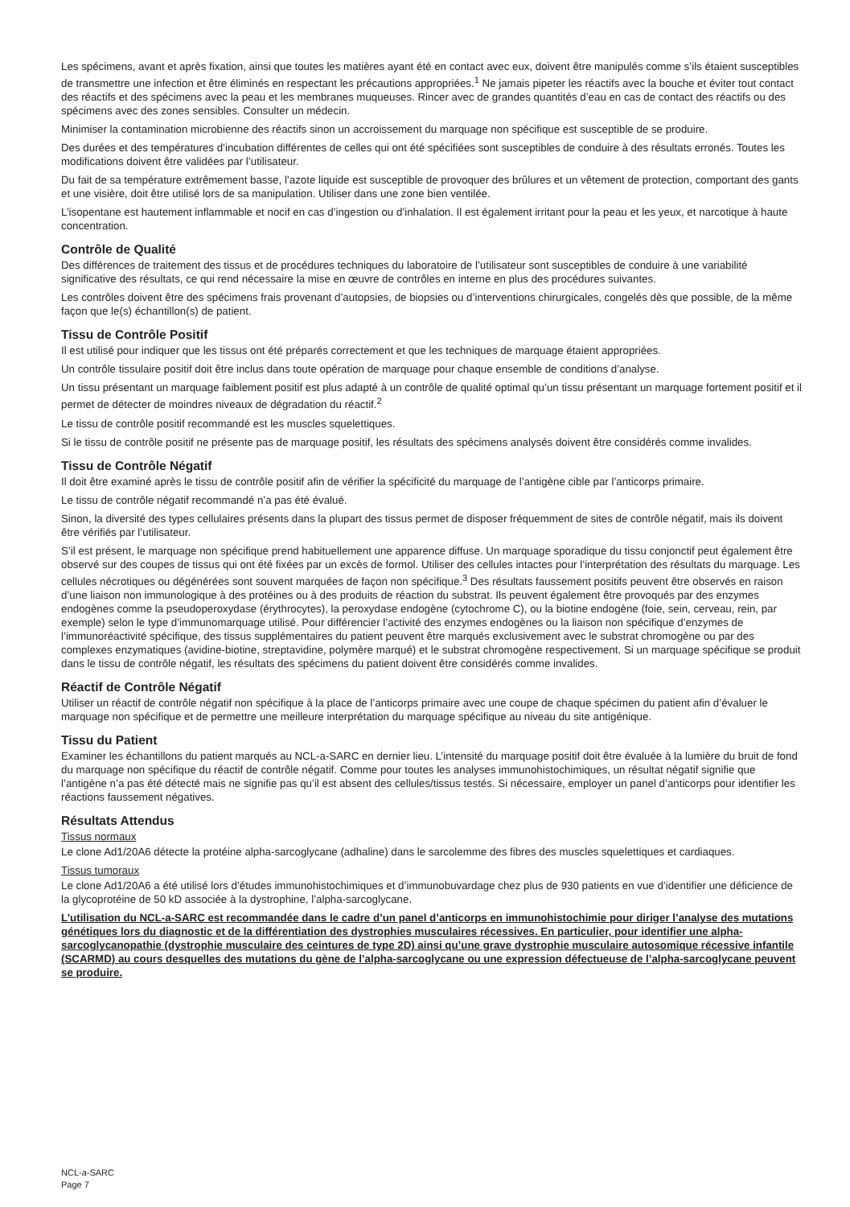Les spécimens, avant et après fixation, ainsi que toutes les matières ayant été en contact avec eux, doivent être manipulés comme s’ils étaient susceptibles de transmettre une infection et être éliminés en respectant les précautions appropriées.<sup>1</sup> Ne jamais pipeter les réactifs avec la bouche et éviter tout contact des réactifs et des spécimens avec la peau et les membranes muqueuses. Rincer avec de grandes quantités d’eau en cas de contact des réactifs ou des spécimens avec des zones sensibles. Consulter un médecin.
Minimiser la contamination microbienne des réactifs sinon un accroissement du marquage non spécifique est susceptible de se produire.
Des durées et des températures d’incubation différentes de celles qui ont été spécifiées sont susceptibles de conduire à des résultats erronés. Toutes les modifications doivent être validées par l’utilisateur.
Du fait de sa température extrêmement basse, l’azote liquide est susceptible de provoquer des brûlures et un vêtement de protection, comportant des gants et une visière, doit être utilisé lors de sa manipulation. Utiliser dans une zone bien ventilée.
L’isopentane est hautement inflammable et nocif en cas d’ingestion ou d’inhalation. Il est également irritant pour la peau et les yeux, et narcotique à haute concentration.
Contrôle de Qualité
Des différences de traitement des tissus et de procédures techniques du laboratoire de l’utilisateur sont susceptibles de conduire à une variabilité significative des résultats, ce qui rend nécessaire la mise en œuvre de contrôles en interne en plus des procédures suivantes.
Les contrôles doivent être des spécimens frais provenant d’autopsies, de biopsies ou d’interventions chirurgicales, congelés dès que possible, de la même façon que le(s) échantillon(s) de patient.
Tissu de Contrôle Positif
Il est utilisé pour indiquer que les tissus ont été préparés correctement et que les techniques de marquage étaient appropriées.
Un contrôle tissulaire positif doit être inclus dans toute opération de marquage pour chaque ensemble de conditions d’analyse.
Un tissu présentant un marquage faiblement positif est plus adapté à un contrôle de qualité optimal qu’un tissu présentant un marquage fortement positif et il permet de détecter de moindres niveaux de dégradation du réactif.<sup>2</sup>
Le tissu de contrôle positif recommandé est les muscles squelettiques.
Si le tissu de contrôle positif ne présente pas de marquage positif, les résultats des spécimens analysés doivent être considérés comme invalides.
Tissu de Contrôle Négatif
Il doit être examiné après le tissu de contrôle positif afin de vérifier la spécificité du marquage de l’antigène cible par l’anticorps primaire.
Le tissu de contrôle négatif recommandé n’a pas été évalué.
Sinon, la diversité des types cellulaires présents dans la plupart des tissus permet de disposer fréquemment de sites de contrôle négatif, mais ils doivent être vérifiés par l’utilisateur.
S’il est présent, le marquage non spécifique prend habituellement une apparence diffuse. Un marquage sporadique du tissu conjonctif peut également être observé sur des coupes de tissus qui ont été fixées par un excès de formol. Utiliser des cellules intactes pour l’interprétation des résultats du marquage. Les cellules nécrotiques ou dégénérées sont souvent marquées de façon non spécifique.<sup>3</sup> Des résultats faussement positifs peuvent être observés en raison d’une liaison non immunologique à des protéines ou à des produits de réaction du substrat. Ils peuvent également être provoqués par des enzymes endogènes comme la pseudoperoxydase (érythrocytes), la peroxydase endogène (cytochrome C), ou la biotine endogène (foie, sein, cerveau, rein, par exemple) selon le type d’immunomarquage utilisé. Pour différencier l’activité des enzymes endogènes ou la liaison non spécifique d’enzymes de l’immunoréactivité spécifique, des tissus supplémentaires du patient peuvent être marqués exclusivement avec le substrat chromogène ou par des complexes enzymatiques (avidine-biotine, streptavidine, polymère marqué) et le substrat chromogène respectivement. Si un marquage spécifique se produit dans le tissu de contrôle négatif, les résultats des spécimens du patient doivent être considérés comme invalides.
Réactif de Contrôle Négatif
Utiliser un réactif de contrôle négatif non spécifique à la place de l’anticorps primaire avec une coupe de chaque spécimen du patient afin d’évaluer le marquage non spécifique et de permettre une meilleure interprétation du marquage spécifique au niveau du site antigénique.
Tissu du Patient
Examiner les échantillons du patient marqués au NCL-a-SARC en dernier lieu. L’intensité du marquage positif doit être évaluée à la lumière du bruit de fond du marquage non spécifique du réactif de contrôle négatif. Comme pour toutes les analyses immunohistochimiques, un résultat négatif signifie que l’antigène n’a pas été détecté mais ne signifie pas qu’il est absent des cellules/tissus testés. Si nécessaire, employer un panel d’anticorps pour identifier les réactions faussement négatives.
Résultats Attendus
Tissus normaux
Le clone Ad1/20A6 détecte la protéine alpha-sarcoglycane (adhaline) dans le sarcolemme des fibres des muscles squelettiques et cardiaques.
Tissus tumoraux
Le clone Ad1/20A6 a été utilisé lors d’études immunohistochimiques et d’immunobuvardage chez plus de 930 patients en vue d’identifier une déficience de la glycoprotéine de 50 kD associée à la dystrophine, l’alpha-sarcoglycane.
L’utilisation du NCL-a-SARC est recommandée dans le cadre d’un panel d’anticorps en immunohistochimie pour diriger l’analyse des mutations génétiques lors du diagnostic et de la différentiation des dystrophies musculaires récessives. En particulier, pour identifier une alpha-sarcoglycanopathie (dystrophie musculaire des ceintures de type 2D) ainsi qu’une grave dystrophie musculaire autosomique récessive infantile (SCARMD) au cours desquelles des mutations du gène de l’alpha-sarcoglycane ou une expression défectueuse de l’alpha-sarcoglycane peuvent se produire.
NCL-a-SARC
Page 7